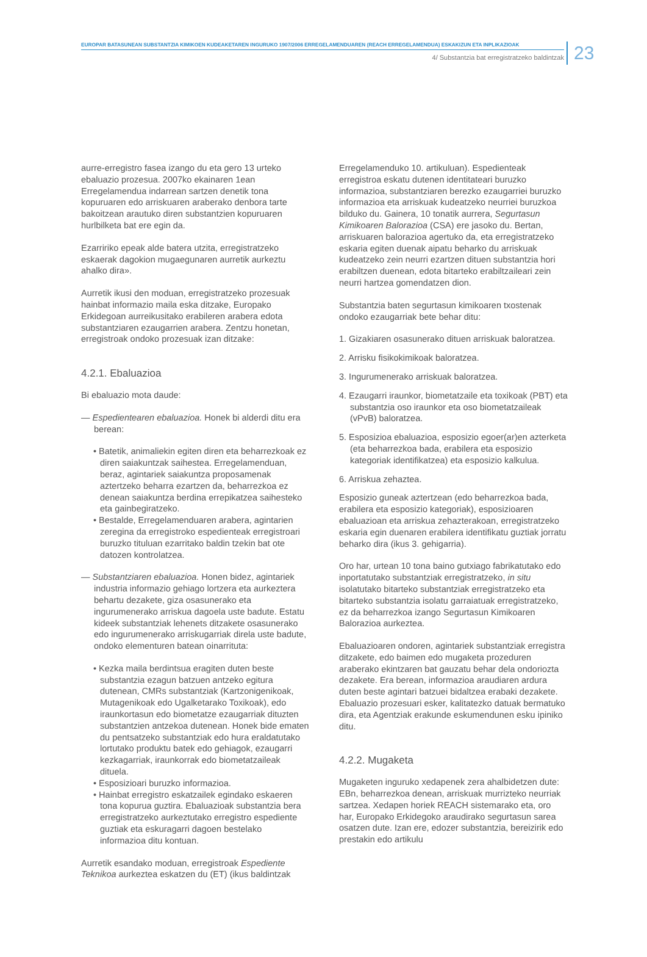EUROPAR BATASUNEAN SUBSTANTZIA KIMIKOEN KUDEAKETAREN INGURUKO 1907/2006 ERREGELAMENDUAREN (REACH ERREGELAMENDUA) ESKAKIZUN ETA INPLIKAZIOAK
4/ Substantzia bat erregistratzeko baldintzak
23
aurre-erregistro fasea izango du eta gero 13 urteko ebaluazio prozesua. 2007ko ekainaren 1ean Erregelamendua indarrean sartzen denetik tona kopuruaren edo arriskuaren araberako denbora tarte bakoitzean arautuko diren substantzien kopuruaren hurlbilketa bat ere egin da.
Ezarririko epeak alde batera utzita, erregistratzeko eskaerak dagokion mugaegunaren aurretik aurkeztu ahalko dira».
Aurretik ikusi den moduan, erregistratzeko prozesuak hainbat informazio maila eska ditzake, Europako Erkidegoan aurreikusitako erabileren arabera edota substantziaren ezaugarrien arabera. Zentzu honetan, erregistroak ondoko prozesuak izan ditzake:
4.2.1. Ebaluazioa
Bi ebaluazio mota daude:
— Espedientearen ebaluazioa. Honek bi alderdi ditu era berean:
• Batetik, animaliekin egiten diren eta beharrezkoak ez diren saiakuntzak saihestea. Erregelamenduan, beraz, agintariek saiakuntza proposamenak aztertzeko beharra ezartzen da, beharrezkoa ez denean saiakuntza berdina errepikatzea saihesteko eta gainbegiratzeko.
• Bestalde, Erregelamenduaren arabera, agintarien zeregina da erregistroko espedienteak erregistroari buruzko tituluan ezarritako baldin tzekin bat ote datozen kontrolatzea.
— Substantziaren ebaluazioa. Honen bidez, agintariek industria informazio gehiago lortzera eta aurkeztera behartu dezakete, giza osasunerako eta ingurumenerako arriskua dagoela uste badute. Estatu kideek substantziak lehenets ditzakete osasunerako edo ingurumenerako arriskugarriak direla uste badute, ondoko elementuren batean oinarrituta:
• Kezka maila berdintsua eragiten duten beste substantzia ezagun batzuen antzeko egitura dutenean, CMRs substantziak (Kartzonigenikoak, Mutagenikoak edo Ugalketarako Toxikoak), edo iraunkortasun edo biometatze ezaugarriak dituzten substantzien antzekoa dutenean. Honek bide ematen du pentsatzeko substantziak edo hura eraldatutako lortutako produktu batek edo gehiagok, ezaugarri kezkagarriak, iraunkorrak edo biometatzaileak dituela.
• Esposizioari buruzko informazioa.
• Hainbat erregistro eskatzailek egindako eskaeren tona kopurua guztira. Ebaluazioak substantzia bera erregistratzeko aurkeztutako erregistro espediente guztiak eta eskuragarri dagoen bestelako informazioa ditu kontuan.
Aurretik esandako moduan, erregistroak Espediente Teknikoa aurkeztea eskatzen du (ET) (ikus baldintzak
Erregelamenduko 10. artikuluan). Espedienteak erregistroa eskatu dutenen identitateari buruzko informazioa, substantziaren berezko ezaugarriei buruzko informazioa eta arriskuak kudeatzeko neurriei buruzkoa bilduko du. Gainera, 10 tonatik aurrera, Segurtasun Kimikoaren Balorazioa (CSA) ere jasoko du. Bertan, arriskuaren balorazioa agertuko da, eta erregistratzeko eskaria egiten duenak aipatu beharko du arriskuak kudeatzeko zein neurri ezartzen dituen substantzia hori erabiltzen duenean, edota bitarteko erabiltzaileari zein neurri hartzea gomendatzen dion.
Substantzia baten segurtasun kimikoaren txostenak ondoko ezaugarriak bete behar ditu:
1. Gizakiaren osasunerako dituen arriskuak baloratzea.
2. Arrisku fisikokimikoak baloratzea.
3. Ingurumenerako arriskuak baloratzea.
4. Ezaugarri iraunkor, biometatzaile eta toxikoak (PBT) eta substantzia oso iraunkor eta oso biometatzaileak (vPvB) baloratzea.
5. Esposizioa ebaluazioa, esposizio egoer(ar)en azterketa (eta beharrezkoa bada, erabilera eta esposizio kategoriak identifikatzea) eta esposizio kalkulua.
6. Arriskua zehaztea.
Esposizio guneak aztertzean (edo beharrezkoa bada, erabilera eta esposizio kategoriak), esposizioaren ebaluazioan eta arriskua zehazterakoan, erregistratzeko eskaria egin duenaren erabilera identifikatu guztiak jorratu beharko dira (ikus 3. gehigarria).
Oro har, urtean 10 tona baino gutxiago fabrikatutako edo inportatutako substantziak erregistratzeko, in situ isolatutako bitarteko substantziak erregistratzeko eta bitarteko substantzia isolatu garraiatuak erregistratzeko, ez da beharrezkoa izango Segurtasun Kimikoaren Balorazioa aurkeztea.
Ebaluazioaren ondoren, agintariek substantziak erregistra ditzakete, edo baimen edo mugaketa prozeduren araberako ekintzaren bat gauzatu behar dela ondoriozta dezakete. Era berean, informazioa araudiaren ardura duten beste agintari batzuei bidaltzea erabaki dezakete. Ebaluazio prozesuari esker, kalitatezko datuak bermatuko dira, eta Agentziak erakunde eskumendunen esku ipiniko ditu.
4.2.2. Mugaketa
Mugaketen inguruko xedapenek zera ahalbidetzen dute: EBn, beharrezkoa denean, arriskuak murrizteko neurriak sartzea. Xedapen horiek REACH sistemarako eta, oro har, Europako Erkidegoko araudirako segurtasun sarea osatzen dute. Izan ere, edozer substantzia, bereizirik edo prestakin edo artikulu